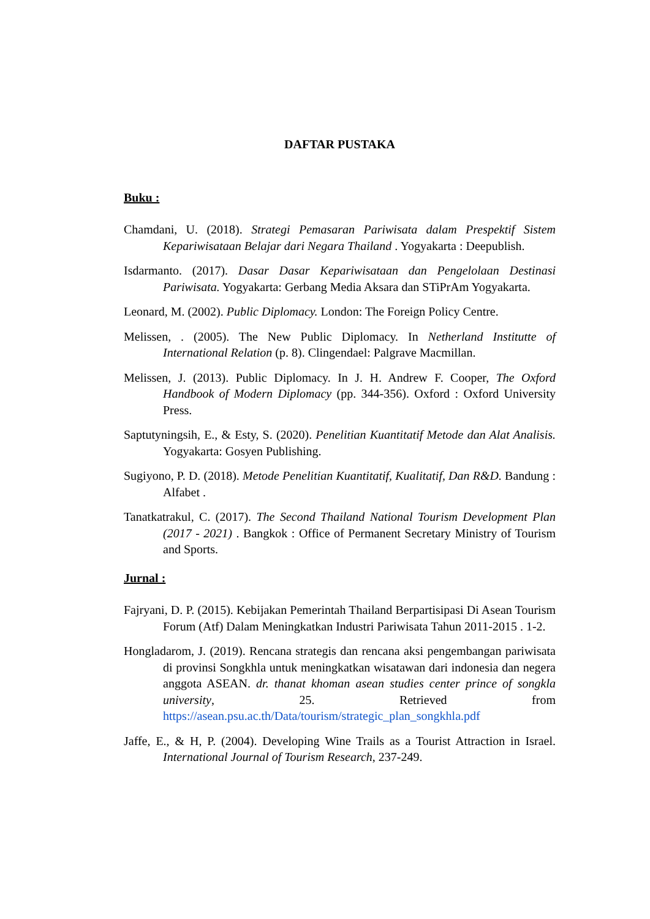DAFTAR PUSTAKA
Buku :
Chamdani, U. (2018). Strategi Pemasaran Pariwisata dalam Prespektif Sistem Kepariwisataan Belajar dari Negara Thailand . Yogyakarta : Deepublish.
Isdarmanto. (2017). Dasar Dasar Kepariwisataan dan Pengelolaan Destinasi Pariwisata. Yogyakarta: Gerbang Media Aksara dan STiPrAm Yogyakarta.
Leonard, M. (2002). Public Diplomacy. London: The Foreign Policy Centre.
Melissen, . (2005). The New Public Diplomacy. In Netherland Institutte of International Relation (p. 8). Clingendael: Palgrave Macmillan.
Melissen, J. (2013). Public Diplomacy. In J. H. Andrew F. Cooper, The Oxford Handbook of Modern Diplomacy (pp. 344-356). Oxford : Oxford University Press.
Saptutyningsih, E., & Esty, S. (2020). Penelitian Kuantitatif Metode dan Alat Analisis. Yogyakarta: Gosyen Publishing.
Sugiyono, P. D. (2018). Metode Penelitian Kuantitatif, Kualitatif, Dan R&D. Bandung : Alfabet .
Tanatkatrakul, C. (2017). The Second Thailand National Tourism Development Plan (2017 - 2021) . Bangkok : Office of Permanent Secretary Ministry of Tourism and Sports.
Jurnal :
Fajryani, D. P. (2015). Kebijakan Pemerintah Thailand Berpartisipasi Di Asean Tourism Forum (Atf) Dalam Meningkatkan Industri Pariwisata Tahun 2011-2015 . 1-2.
Hongladarom, J. (2019). Rencana strategis dan rencana aksi pengembangan pariwisata di provinsi Songkhla untuk meningkatkan wisatawan dari indonesia dan negera anggota ASEAN. dr. thanat khoman asean studies center prince of songkla university, 25. Retrieved from https://asean.psu.ac.th/Data/tourism/strategic_plan_songkhla.pdf
Jaffe, E., & H, P. (2004). Developing Wine Trails as a Tourist Attraction in Israel. International Journal of Tourism Research, 237-249.